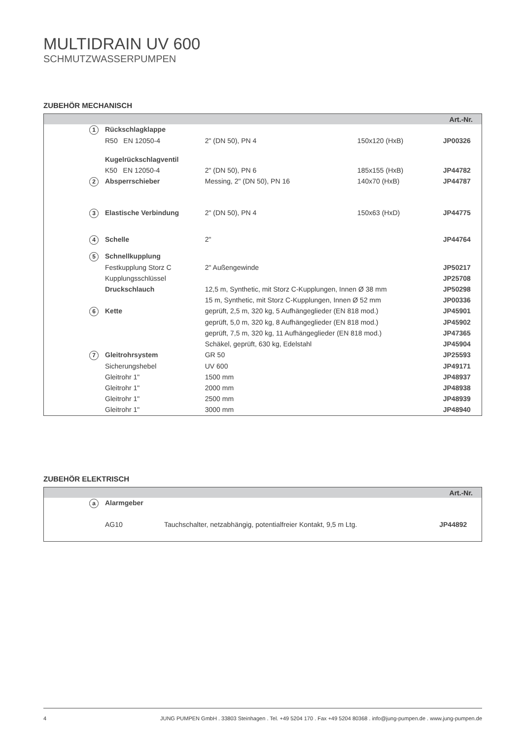MULTIDRAIN UV 600
SCHMUTZWASSERPUMPEN
ZUBEHÖR MECHANISCH
| Art.-Nr. | | | | | |
| --- | --- | --- | --- | --- | --- |
| | 1 | Rückschlagklappe | | | |
| | | R50 EN 12050-4 | 2" (DN 50), PN 4 | 150x120 (HxB) | JP00326 |
| | | Kugelrückschlagventil | | | |
| | | K50 EN 12050-4 | 2" (DN 50), PN 6 | 185x155 (HxB) | JP44782 |
| | 2 | Absperrschieber | Messing, 2" (DN 50), PN 16 | 140x70 (HxB) | JP44787 |
| | 3 | Elastische Verbindung | 2" (DN 50), PN 4 | 150x63 (HxD) | JP44775 |
| | 4 | Schelle | 2" | | JP44764 |
| | 5 | Schnellkupplung | | | |
| | | Festkupplung Storz C | 2" Außengewinde | | JP50217 |
| | | Kupplungsschlüssel | | | JP25708 |
| | | Druckschlauch | 12,5 m, Synthetic, mit Storz C-Kupplungen, Innen Ø 38 mm | | JP50298 |
| | | | 15 m, Synthetic, mit Storz C-Kupplungen, Innen Ø 52 mm | | JP00336 |
| | 6 | Kette | geprüft, 2,5 m, 320 kg, 5 Aufhängeglieder (EN 818 mod.) | | JP45901 |
| | | | geprüft, 5,0 m, 320 kg, 8 Aufhängeglieder (EN 818 mod.) | | JP45902 |
| | | | geprüft, 7,5 m, 320 kg, 11 Aufhängeglieder (EN 818 mod.) | | JP47365 |
| | | | Schäkel, geprüft, 630 kg, Edelstahl | | JP45904 |
| | 7 | Gleitrohrsystem | GR 50 | | JP25593 |
| | | Sicherungshebel | UV 600 | | JP49171 |
| | | Gleitrohr 1" | 1500 mm | | JP48937 |
| | | Gleitrohr 1" | 2000 mm | | JP48938 |
| | | Gleitrohr 1" | 2500 mm | | JP48939 |
| | | Gleitrohr 1" | 3000 mm | | JP48940 |
ZUBEHÖR ELEKTRISCH
| Art.-Nr. | | | | |
| --- | --- | --- | --- | --- |
| | a | Alarmgeber | | |
| | | AG10 | Tauchschalter, netzabhängig, potentialfreier Kontakt, 9,5 m Ltg. | JP44892 |
4 JUNG PUMPEN GmbH . 33803 Steinhagen . Tel. +49 5204 170 . Fax +49 5204 80368 . info@jung-pumpen.de . www.jung-pumpen.de